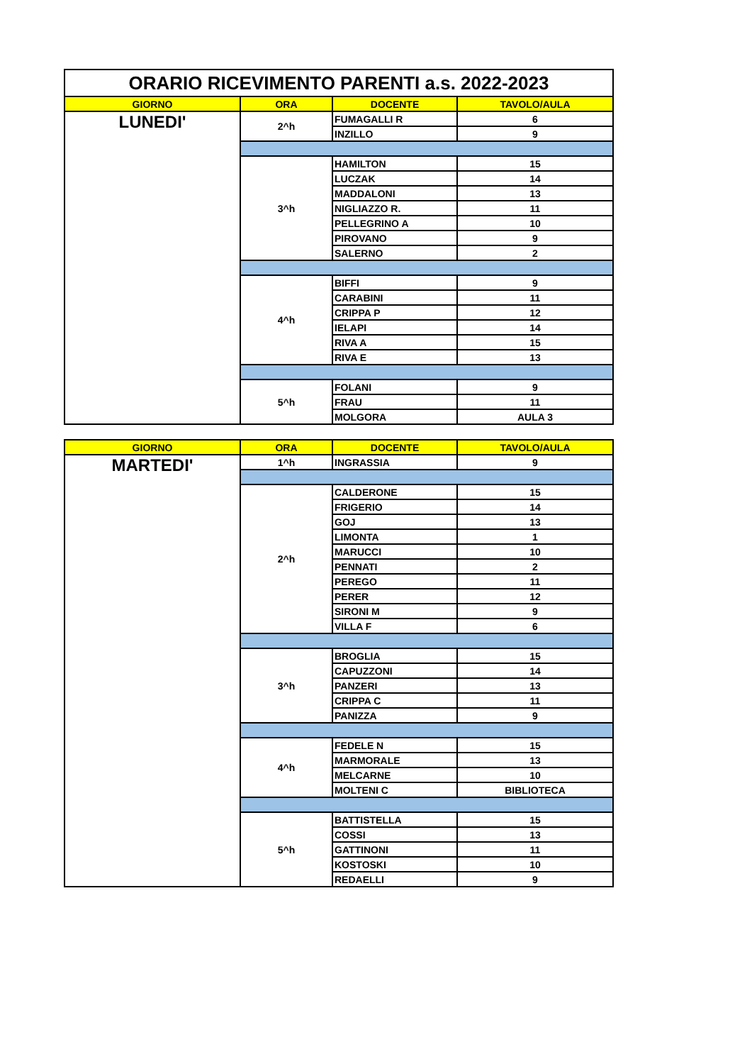| ORARIO RICEVIMENTO PARENTI a.s. 2022-2023 | | | |
| GIORNO | ORA | DOCENTE | TAVOLO/AULA |
| LUNEDI' | 2^h | FUMAGALLI R | 6 |
| | | INZILLO | 9 |
| | 3^h | HAMILTON | 15 |
| | | LUCZAK | 14 |
| | | MADDALONI | 13 |
| | | NIGLIAZZO R. | 11 |
| | | PELLEGRINO A | 10 |
| | | PIROVANO | 9 |
| | | SALERNO | 2 |
| | 4^h | BIFFI | 9 |
| | | CARABINI | 11 |
| | | CRIPPA P | 12 |
| | | IELAPI | 14 |
| | | RIVA A | 15 |
| | | RIVA E | 13 |
| | 5^h | FOLANI | 9 |
| | | FRAU | 11 |
| | | MOLGORA | AULA 3 |
| GIORNO | ORA | DOCENTE | TAVOLO/AULA |
| --- | --- | --- | --- |
| MARTEDI' | 1^h | INGRASSIA | 9 |
| | 2^h | CALDERONE | 15 |
| | | FRIGERIO | 14 |
| | | GOJ | 13 |
| | | LIMONTA | 1 |
| | | MARUCCI | 10 |
| | | PENNATI | 2 |
| | | PEREGO | 11 |
| | | PERER | 12 |
| | | SIRONI M | 9 |
| | | VILLA F | 6 |
| | 3^h | BROGLIA | 15 |
| | | CAPUZZONI | 14 |
| | | PANZERI | 13 |
| | | CRIPPA C | 11 |
| | | PANIZZA | 9 |
| | 4^h | FEDELE N | 15 |
| | | MARMORALE | 13 |
| | | MELCARNE | 10 |
| | | MOLTENI C | BIBLIOTECA |
| | 5^h | BATTISTELLA | 15 |
| | | COSSI | 13 |
| | | GATTINONI | 11 |
| | | KOSTOSKI | 10 |
| | | REDAELLI | 9 |